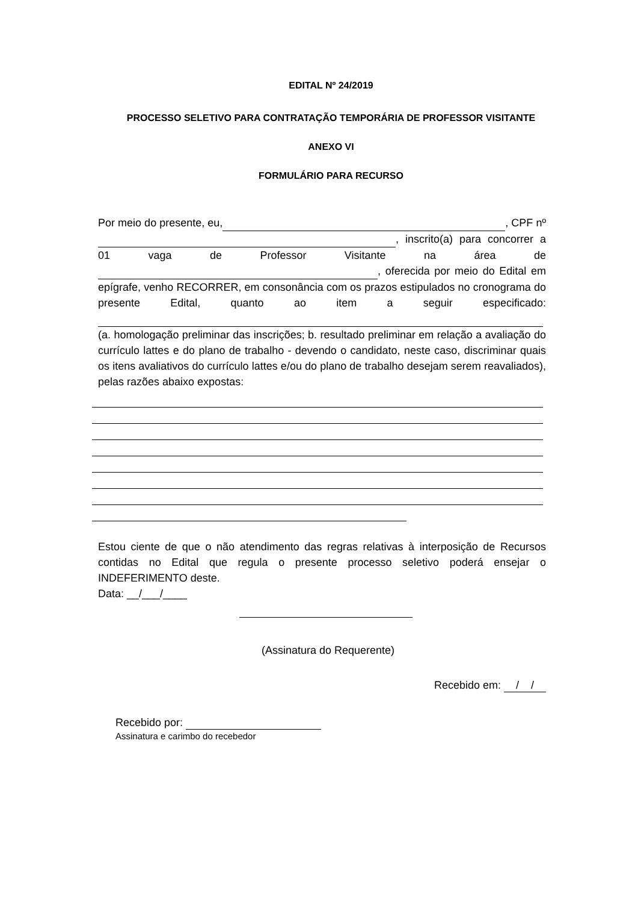EDITAL Nº 24/2019
PROCESSO SELETIVO PARA CONTRATAÇÃO TEMPORÁRIA DE PROFESSOR VISITANTE
ANEXO VI
FORMULÁRIO PARA RECURSO
Por meio do presente, eu, , CPF nº , inscrito(a) para concorrer a 01 vaga de Professor Visitante na área de , oferecida por meio do Edital em epígrafe, venho RECORRER, em consonância com os prazos estipulados no cronograma do presente Edital, quanto ao item a seguir especificado: (a. homologação preliminar das inscrições; b. resultado preliminar em relação a avaliação do currículo lattes e do plano de trabalho - devendo o candidato, neste caso, discriminar quais os itens avaliativos do currículo lattes e/ou do plano de trabalho desejam serem reavaliados), pelas razões abaixo expostas:
Estou ciente de que o não atendimento das regras relativas à interposição de Recursos contidas no Edital que regula o presente processo seletivo poderá ensejar o INDEFERIMENTO deste.
Data: __/___/____
(Assinatura do Requerente)
Recebido em: / /
Recebido por:
Assinatura e carimbo do recebedor